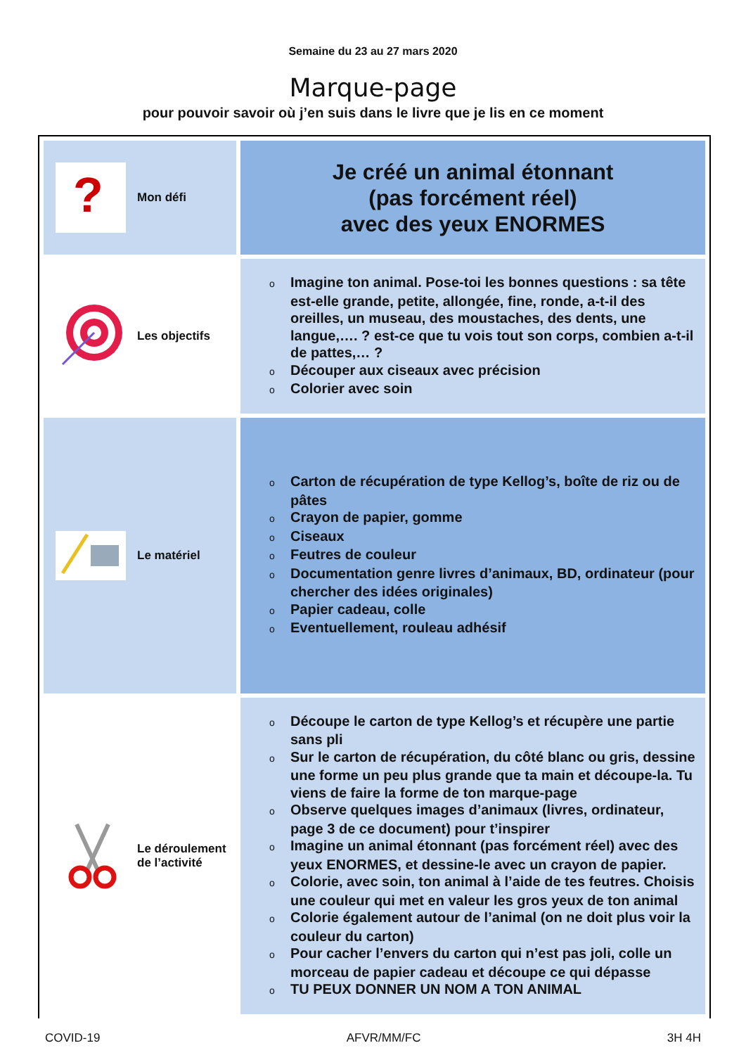Semaine du 23 au 27 mars 2020
Marque-page
pour pouvoir savoir où j’en suis dans le livre que je lis en ce moment
| ? Mon défi | Je créé un animal étonnant (pas forcément réel) avec des yeux ENORMES |
| Les objectifs | o Imagine ton animal. Pose-toi les bonnes questions : sa tête est-elle grande, petite, allongée, fine, ronde, a-t-il des oreilles, un museau, des moustaches, des dents, une langue,…. ? est-ce que tu vois tout son corps, combien a-t-il de pattes,… ? o Découper aux ciseaux avec précision o Colorier avec soin |
| Le matériel | o Carton de récupération de type Kellog’s, boîte de riz ou de pâtes o Crayon de papier, gomme o Ciseaux o Feutres de couleur o Documentation genre livres d’animaux, BD, ordinateur (pour chercher des idées originales) o Papier cadeau, colle o Eventuellement, rouleau adhésif |
| Le déroulement de l’activité | o Découpe le carton de type Kellog’s et récupère une partie sans pli o Sur le carton de récupération, du côté blanc ou gris, dessine une forme un peu plus grande que ta main et découpe-la. Tu viens de faire la forme de ton marque-page o Observe quelques images d’animaux (livres, ordinateur, page 3 de ce document) pour t’inspirer o Imagine un animal étonnant (pas forcément réel) avec des yeux ENORMES, et dessine-le avec un crayon de papier. o Colorie, avec soin, ton animal à l’aide de tes feutres. Choisis une couleur qui met en valeur les gros yeux de ton animal o Colorie également autour de l’animal (on ne doit plus voir la couleur du carton) o Pour cacher l’envers du carton qui n’est pas joli, colle un morceau de papier cadeau et découpe ce qui dépasse o TU PEUX DONNER UN NOM A TON ANIMAL |
COVID-19 AFVR/MM/FC 3H 4H